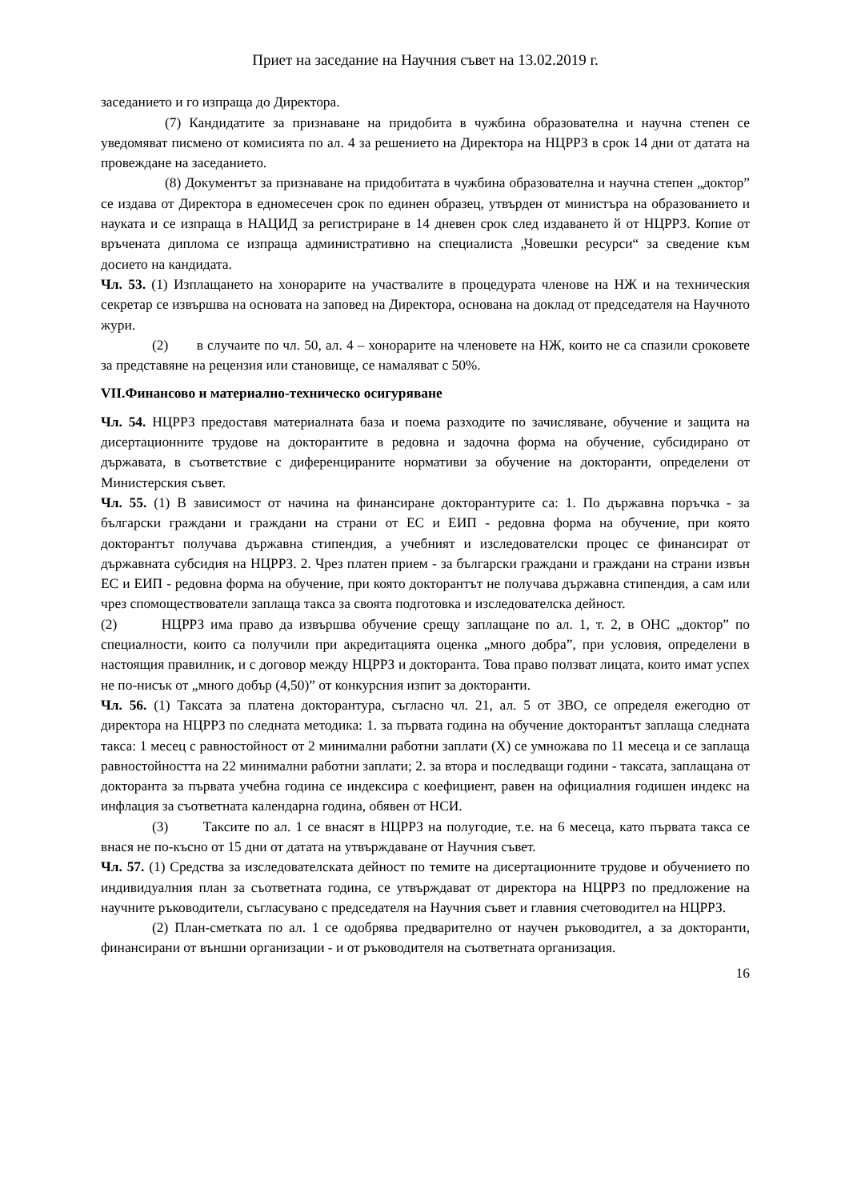Приет на заседание на Научния съвет на 13.02.2019 г.
заседанието и го изпраща до Директора.
(7) Кандидатите за признаване на придобита в чужбина образователна и научна степен се уведомяват писмено от комисията по ал. 4 за решението на Директора на НЦРРЗ в срок 14 дни от датата на провеждане на заседанието.
(8) Документът за признаване на придобитата в чужбина образователна и научна степен „доктор” се издава от Директора в едномесечен срок по единен образец, утвърден от министъра на образованието и науката и се изпраща в НАЦИД за регистриране в 14 дневен срок след издаването й от НЦРРЗ. Копие от връчената диплома се изпраща административно на специалиста „Човешки ресурси“ за сведение към досието на кандидата.
Чл. 53. (1) Изплащането на хонорарите на участвалите в процедурата членове на НЖ и на техническия секретар се извършва на основата на заповед на Директора, основана на доклад от председателя на Научното жури.
(2) в случаите по чл. 50, ал. 4 – хонорарите на членовете на НЖ, които не са спазили сроковете за представяне на рецензия или становище, се намаляват с 50%.
VII.Финансово и материално-техническо осигуряване
Чл. 54. НЦРРЗ предоставя материалната база и поема разходите по зачисляване, обучение и защита на дисертационните трудове на докторантите в редовна и задочна форма на обучение, субсидирано от държавата, в съответствие с диференцираните нормативи за обучение на докторанти, определени от Министерския съвет.
Чл. 55. (1) В зависимост от начина на финансиране докторантурите са: 1. По държавна поръчка - за български граждани и граждани на страни от ЕС и ЕИП - редовна форма на обучение, при която докторантът получава държавна стипендия, а учебният и изследователски процес се финансират от държавната субсидия на НЦРРЗ. 2. Чрез платен прием - за български граждани и граждани на страни извън ЕС и ЕИП - редовна форма на обучение, при която докторантът не получава държавна стипендия, а сам или чрез спомоществователи заплаща такса за своята подготовка и изследователска дейност.
(2) НЦРРЗ има право да извършва обучение срещу заплащане по ал. 1, т. 2, в ОНС „доктор” по специалности, които са получили при акредитацията оценка „много добра”, при условия, определени в настоящия правилник, и с договор между НЦРРЗ и докторанта. Това право ползват лицата, които имат успех не по-нисък от „много добър (4,50)” от конкурсния изпит за докторанти.
Чл. 56. (1) Таксата за платена докторантура, съгласно чл. 21, ал. 5 от ЗВО, се определя ежегодно от директора на НЦРРЗ по следната методика: 1. за първата година на обучение докторантът заплаща следната такса: 1 месец с равностойност от 2 минимални работни заплати (Х) се умножава по 11 месеца и се заплаща равностойността на 22 минимални работни заплати; 2. за втора и последващи години - таксата, заплащана от докторанта за първата учебна година се индексира с коефициент, равен на официалния годишен индекс на инфлация за съответната календарна година, обявен от НСИ.
(3) Таксите по ал. 1 се внасят в НЦРРЗ на полугодие, т.е. на 6 месеца, като първата такса се внася не по-късно от 15 дни от датата на утвърждаване от Научния съвет.
Чл. 57. (1) Средства за изследователската дейност по темите на дисертационните трудове и обучението по индивидуалния план за съответната година, се утвърждават от директора на НЦРРЗ по предложение на научните ръководители, съгласувано с председателя на Научния съвет и главния счетоводител на НЦРРЗ.
(2) План-сметката по ал. 1 се одобрява предварително от научен ръководител, а за докторанти, финансирани от външни организации - и от ръководителя на съответната организация.
16